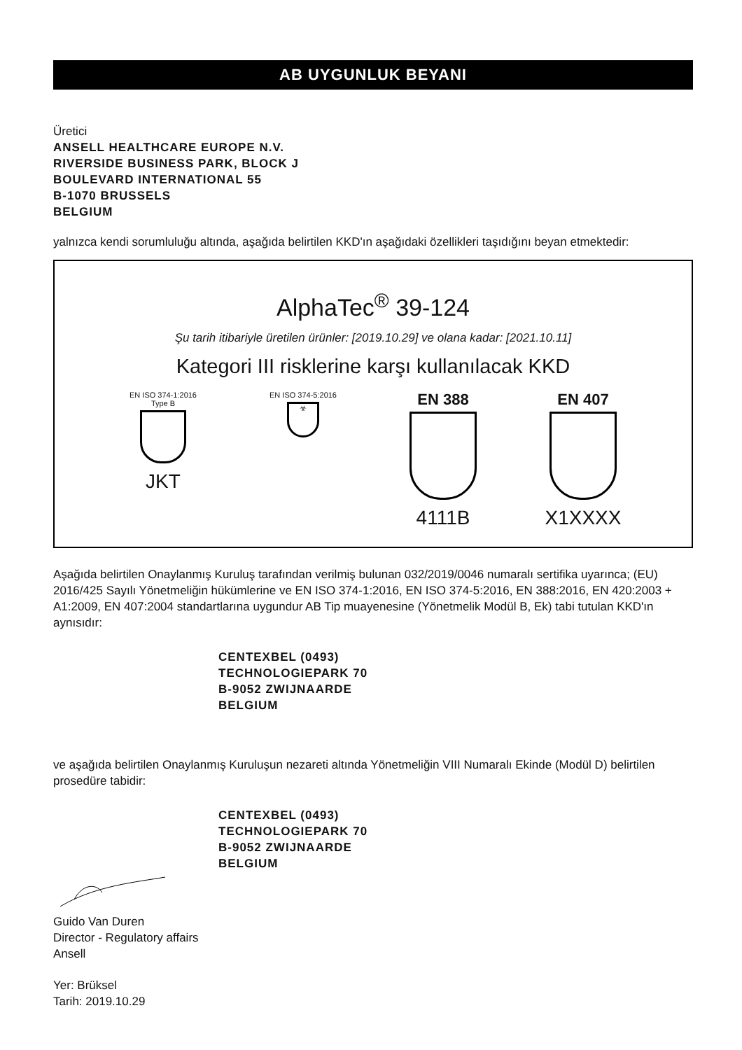AB UYGUNLUK BEYANI
Üretici
ANSELL HEALTHCARE EUROPE N.V.
RIVERSIDE BUSINESS PARK, BLOCK J
BOULEVARD INTERNATIONAL 55
B-1070 BRUSSELS
BELGIUM
yalnızca kendi sorumluluğu altında, aşağıda belirtilen KKD'ın aşağıdaki özellikleri taşıdığını beyan etmektedir:
AlphaTec<sup>®</sup> 39-124
Şu tarih itibariyle üretilen ürünler: [2019.10.29] ve olana kadar: [2021.10.11]
Kategori III risklerine karşı kullanılacak KKD
EN ISO 374-1:2016
Type B
JKT
EN ISO 374-5:2016
☣
EN 388
4111B
EN 407
X1XXXX
Aşağıda belirtilen Onaylanmış Kuruluş tarafından verilmiş bulunan 032/2019/0046 numaralı sertifika uyarınca; (EU) 2016/425 Sayılı Yönetmeliğin hükümlerine ve EN ISO 374-1:2016, EN ISO 374-5:2016, EN 388:2016, EN 420:2003 + A1:2009, EN 407:2004 standartlarına uygundur AB Tip muayenesine (Yönetmelik Modül B, Ek) tabi tutulan KKD'ın aynısıdır:
CENTEXBEL (0493)
TECHNOLOGIEPARK 70
B-9052 ZWIJNAARDE
BELGIUM
ve aşağıda belirtilen Onaylanmış Kuruluşun nezareti altında Yönetmeliğin VIII Numaralı Ekinde (Modül D) belirtilen prosedüre tabidir:
CENTEXBEL (0493)
TECHNOLOGIEPARK 70
B-9052 ZWIJNAARDE
BELGIUM
Guido Van Duren
Director - Regulatory affairs
Ansell
Yer: Brüksel
Tarih: 2019.10.29